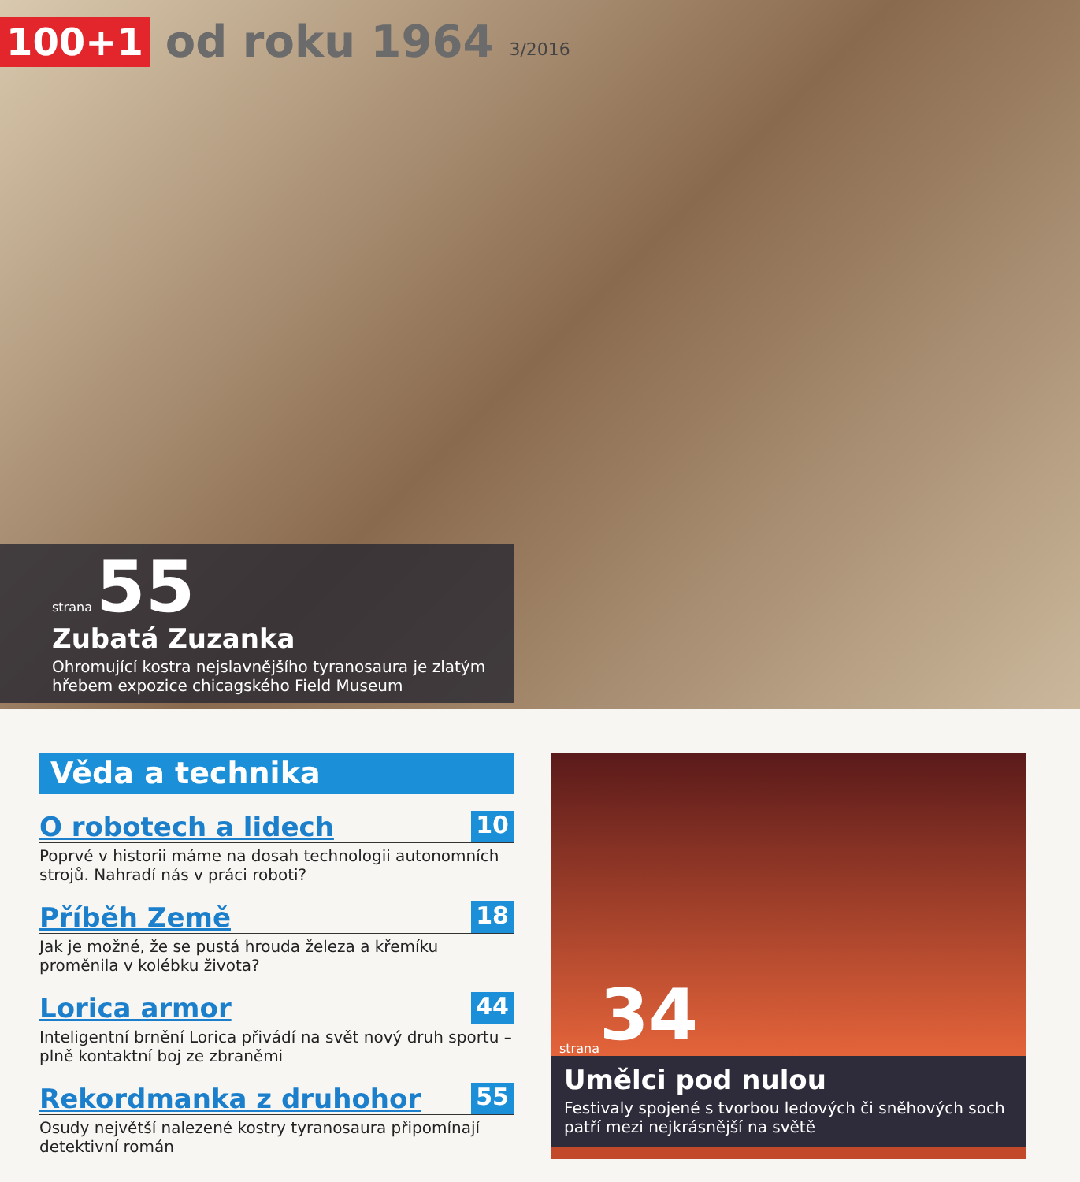100+1 od roku 1964 3/2016
strana 55
Zubatá Zuzanka
Ohromující kostra nejslavnějšího tyranosaura je zlatým hřebem expozice chicagského Field Museum
Věda a technika
O robotech a lidech 10
Poprvé v historii máme na dosah technologii autonomních strojů. Nahradí nás v práci roboti?
Příběh Země 18
Jak je možné, že se pustá hrouda železa a křemíku proměnila v kolébku života?
Lorica armor 44
Inteligentní brnění Lorica přivádí na svět nový druh sportu – plně kontaktní boj ze zbraněmi
Rekordmanka z druhohor 55
Osudy největší nalezené kostry tyranosaura připomínají detektivní román
strana 34
Umělci pod nulou
Festivaly spojené s tvorbou ledových či sněhových soch patří mezi nejkrásnější na světě